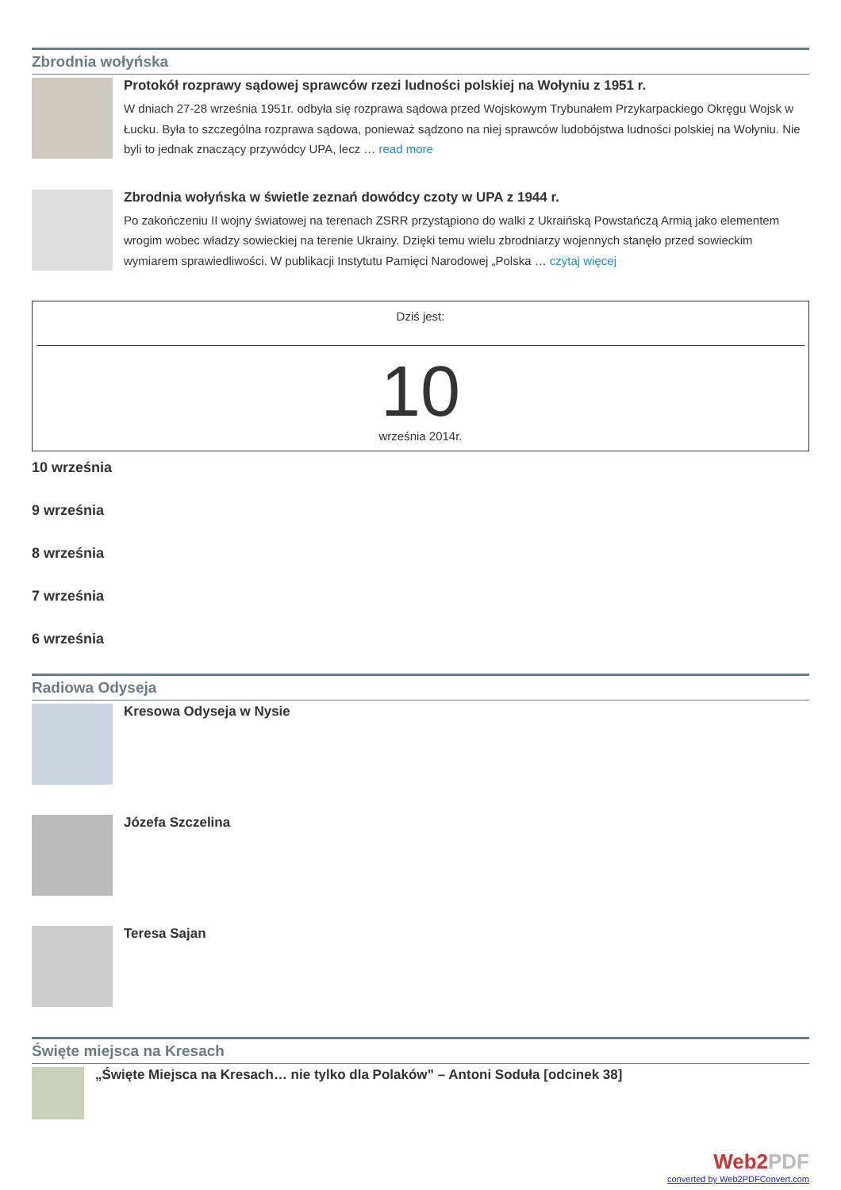Zbrodnia wołyńska
Protokół rozprawy sądowej sprawców rzezi ludności polskiej na Wołyniu z 1951 r.
W dniach 27-28 września 1951r. odbyła się rozprawa sądowa przed Wojskowym Trybunałem Przykarpackiego Okręgu Wojsk w Łucku. Była to szczególna rozprawa sądowa, ponieważ sądzono na niej sprawców ludobójstwa ludności polskiej na Wołyniu. Nie byli to jednak znaczący przywódcy UPA, lecz … read more
Zbrodnia wołyńska w świetle zeznań dowódcy czoty w UPA z 1944 r.
Po zakończeniu II wojny światowej na terenach ZSRR przystąpiono do walki z Ukraińską Powstańczą Armią jako elementem wrogim wobec władzy sowieckiej na terenie Ukrainy. Dzięki temu wielu zbrodniarzy wojennych stanęło przed sowieckim wymiarem sprawiedliwości. W publikacji Instytutu Pamięci Narodowej „Polska … czytaj więcej
Dziś jest:
10
września 2014r.
10 września
9 września
8 września
7 września
6 września
Radiowa Odyseja
Kresowa Odyseja w Nysie
Józefa Szczelina
Teresa Sajan
Święte miejsca na Kresach
„Święte Miejsca na Kresach… nie tylko dla Polaków” – Antoni Soduła [odcinek 38]
Web2PDF
converted by Web2PDFConvert.com